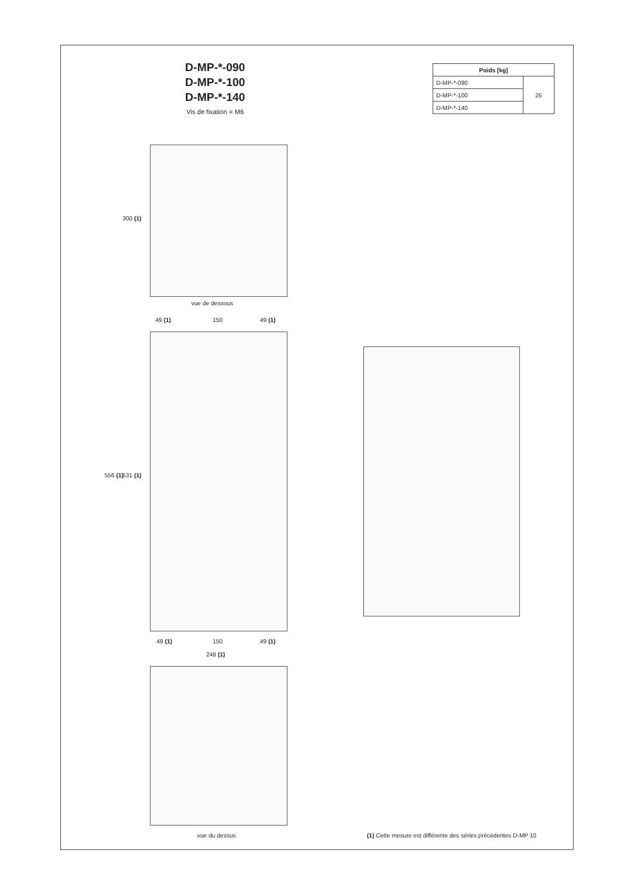D-MP-*-090
D-MP-*-100
D-MP-*-140
Vis de fixation = M6
| Poids [kg] | |
| --- | --- |
| D-MP-*-090 | 25 |
| D-MP-*-100 | |
| D-MP-*-140 | |
300 (1)
vue de dessous
49 (1) 150 49 (1)
556 (1) 531 (1)
49 (1) 150 49 (1)
248 (1)
vue du dessus
(1) Cette mesure est différente des séries précédentes D-MP 10